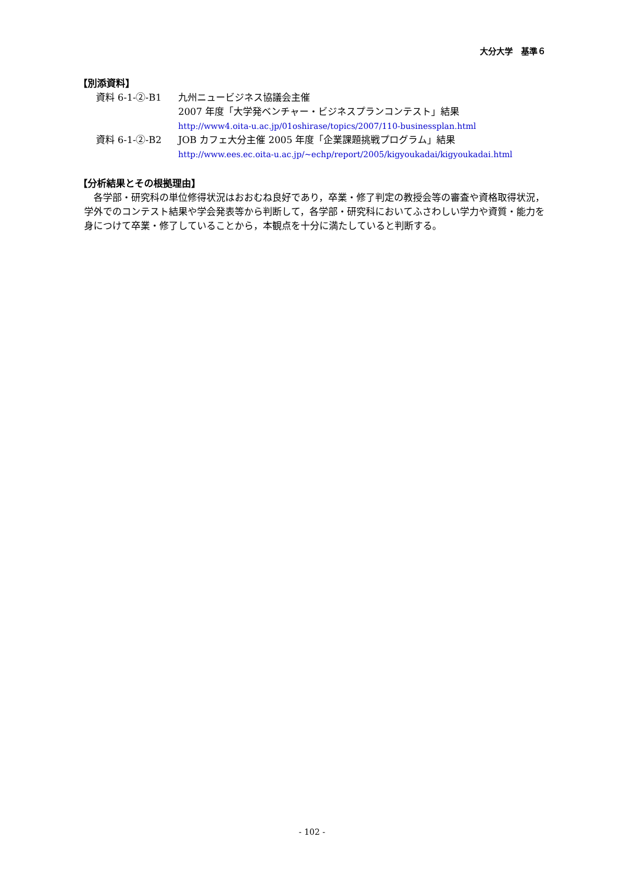大分大学　基準６
【別添資料】
資料 6-1-②-B1 九州ニュービジネス協議会主催
2007 年度「大学発ベンチャー・ビジネスプランコンテスト」結果
http://www4.oita-u.ac.jp/01oshirase/topics/2007/110-businessplan.html
資料 6-1-②-B2 JOB カフェ大分主催 2005 年度「企業課題挑戦プログラム」結果
http://www.ees.ec.oita-u.ac.jp/~echp/report/2005/kigyoukadai/kigyoukadai.html
【分析結果とその根拠理由】
各学部・研究科の単位修得状況はおおむね良好であり，卒業・修了判定の教授会等の審査や資格取得状況，学外でのコンテスト結果や学会発表等から判断して，各学部・研究科においてふさわしい学力や資質・能力を身につけて卒業・修了していることから，本観点を十分に満たしていると判断する。
- 102 -